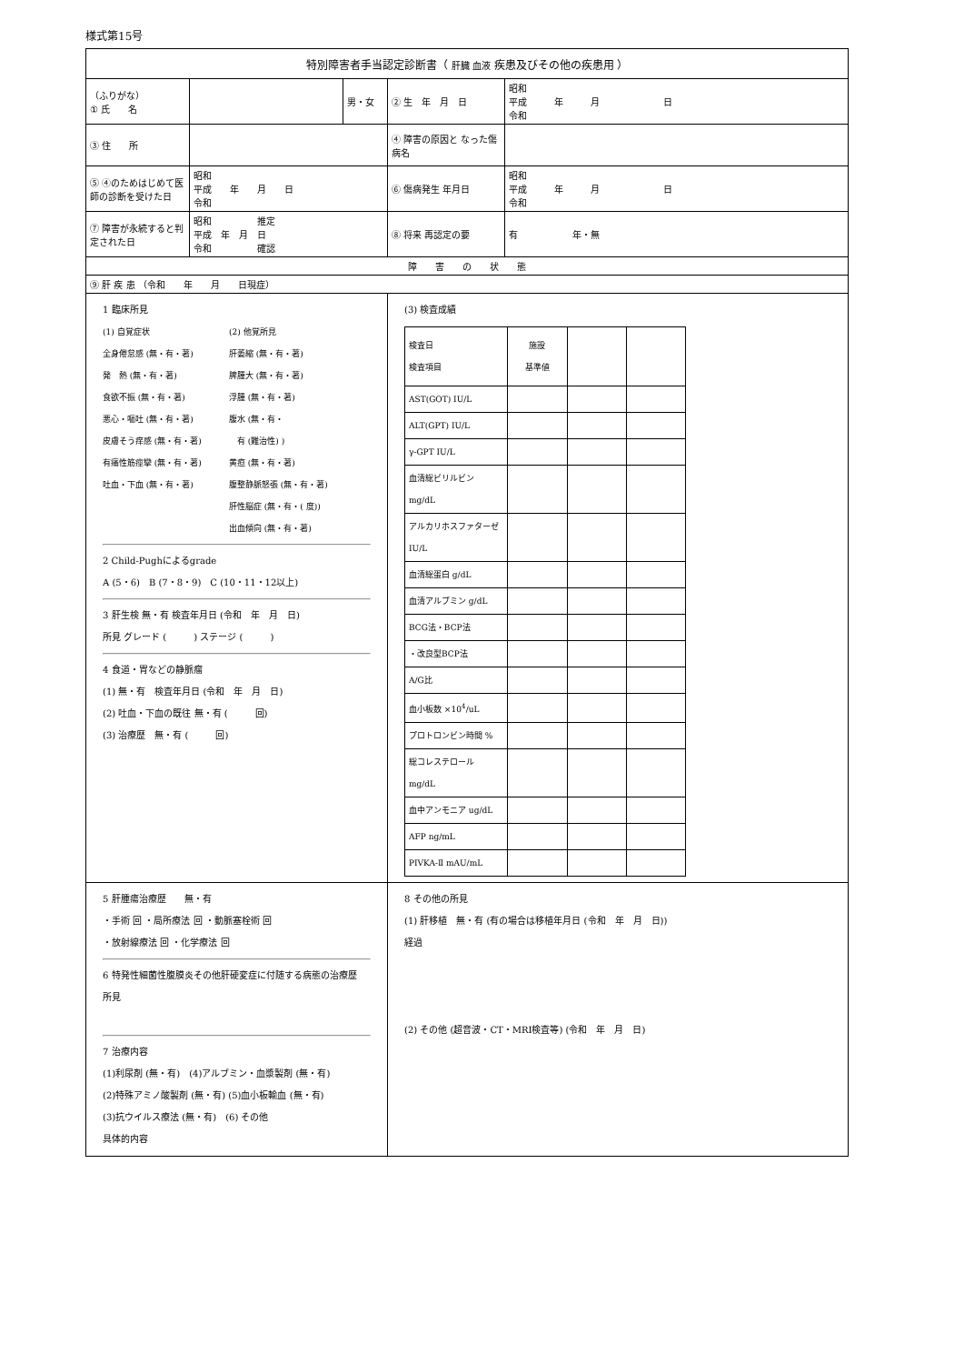様式第15号
| 特別障害者手当認定診断書（ 肝臓 血液 疾患及びその他の疾患用 ） | | | | |
| （ふりがな） ① 氏 名 | | 男・女 | ② 生 年 月 日 | 昭和 平成 年 月 日 令和 |
| ③ 住 所 | | | ④ 障害の原因と なった傷病名 | |
| ⑤ ④のためはじめて医師の診断を受けた日 | 昭和 平成 年 月 日 令和 | | ⑥ 傷病発生 年月日 | 昭和 平成 年 月 日 令和 |
| ⑦ 障害が永続すると判定された日 | 昭和 推定 平成 年 月 日 令和 確認 | | ⑧ 将来 再認定の要 | 有 年・無 |
| 障 害 の 状 態 | | | | |
| ⑨ 肝 疾 患 （令和 年 月 日現症） | | | | |
| 1 臨床所見 (1) 自覚症状 全身倦怠感 (無・有・著) 発 熱 (無・有・著) 食欲不振 (無・有・著) 悪心・嘔吐 (無・有・著) 皮膚そう痒感 (無・有・著) 有痛性筋痙攣 (無・有・著) 吐血・下血 (無・有・著) (2) 他覚所見 肝萎縮 (無・有・著) 脾腫大 (無・有・著) 浮腫 (無・有・著) 腹水 (無・有・ 有 (難治性) ) 黄疸 (無・有・著) 腹整静脈怒張 (無・有・著) 肝性脳症 (無・有・( 度)) 出血傾向 (無・有・著) 2 Child-Pughによるgrade A (5・6) B (7・8・9) C (10・11・12以上) 3 肝生検 無・有 検査年月日 (令和 年 月 日) 所見 グレード ( ) ステージ ( ) 4 食道・胃などの静脈瘤 (1) 無・有 検査年月日 (令和 年 月 日) (2) 吐血・下血の既往 無・有 ( 回) (3) 治療歴 無・有 ( 回) | | | (3) 検査成績 / 検査日 検査項目 / 施設 基準値 / / / / AST(GOT) IU/L / / / / / ALT(GPT) IU/L / / / / / γ-GPT IU/L / / / / / 血清総ビリルビン mg/dL / / / / / アルカリホスファターゼ IU/L / / / / / 血清総蛋白 g/dL / / / / / 血清アルブミン g/dL / / / / / BCG法・BCP法 / / / / / ・改良型BCP法 / / / / / A/G比 / / / / / 血小板数 ×10<sup>4</sup>/uL / / / / / プロトロンビン時間 % / / / / / 総コレステロール mg/dL / / / / / 血中アンモニア ug/dL / / / / / AFP ng/mL / / / / / PIVKA-Ⅱ mAU/mL / / / / | |
| 5 肝腫瘍治療歴 無・有 ・手術 回 ・局所療法 回 ・動脈塞栓術 回 ・放射線療法 回 ・化学療法 回 6 特発性細菌性腹膜炎その他肝硬変症に付随する病態の治療歴 所見 7 治療内容 (1)利尿剤 (無・有) (4)アルブミン・血漿製剤 (無・有) (2)特殊アミノ酸製剤 (無・有) (5)血小板輸血 (無・有) (3)抗ウイルス療法 (無・有) (6) その他 具体的内容 | | | 8 その他の所見 (1) 肝移植 無・有 (有の場合は移植年月日 (令和 年 月 日)) 経過 (2) その他 (超音波・CT・MRI検査等) (令和 年 月 日) | |